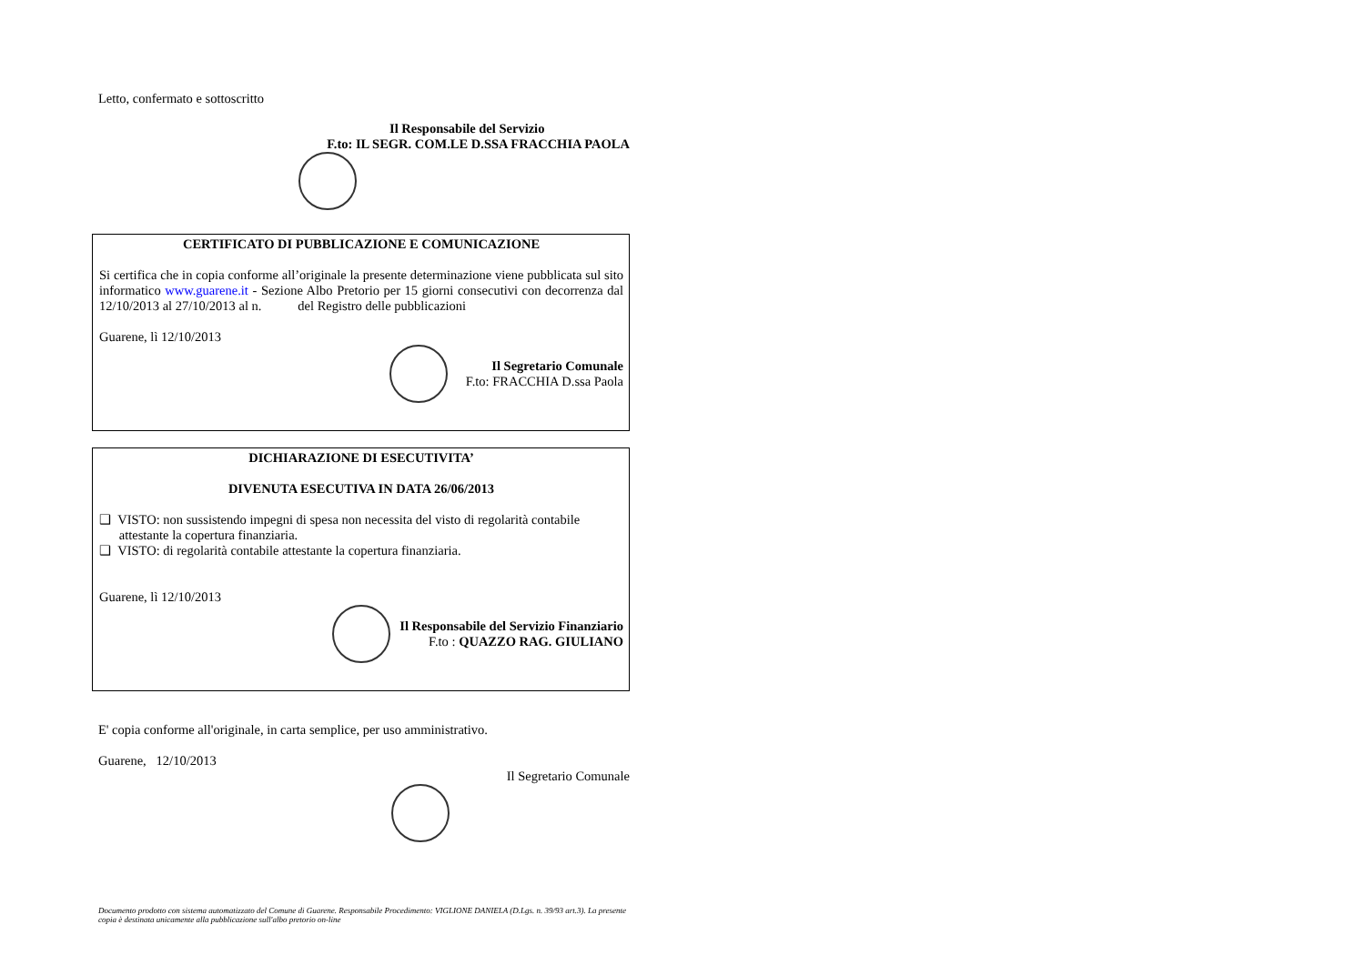Letto, confermato e sottoscritto
Il Responsabile del Servizio
F.to: IL SEGR. COM.LE D.SSA FRACCHIA PAOLA
CERTIFICATO DI PUBBLICAZIONE E COMUNICAZIONE
Si certifica che in copia conforme all’originale la presente determinazione viene pubblicata sul sito informatico www.guarene.it - Sezione Albo Pretorio per 15 giorni consecutivi con decorrenza dal 12/10/2013 al 27/10/2013 al n. del Registro delle pubblicazioni
Guarene, lì 12/10/2013
Il Segretario Comunale
F.to: FRACCHIA D.ssa Paola
DICHIARAZIONE DI ESECUTIVITA’
DIVENUTA ESECUTIVA IN DATA 26/06/2013
❑ VISTO: non sussistendo impegni di spesa non necessita del visto di regolarità contabile
attestante la copertura finanziaria.
❑ VISTO: di regolarità contabile attestante la copertura finanziaria.
Guarene, lì 12/10/2013
Il Responsabile del Servizio Finanziario
F.to : QUAZZO RAG. GIULIANO
E' copia conforme all'originale, in carta semplice, per uso amministrativo.
Guarene, 12/10/2013
Il Segretario Comunale
Documento prodotto con sistema automatizzato del Comune di Guarene. Responsabile Procedimento: VIGLIONE DANIELA (D.Lgs. n. 39/93 art.3). La presente copia è destinata unicamente alla pubblicazione sull'albo pretorio on-line